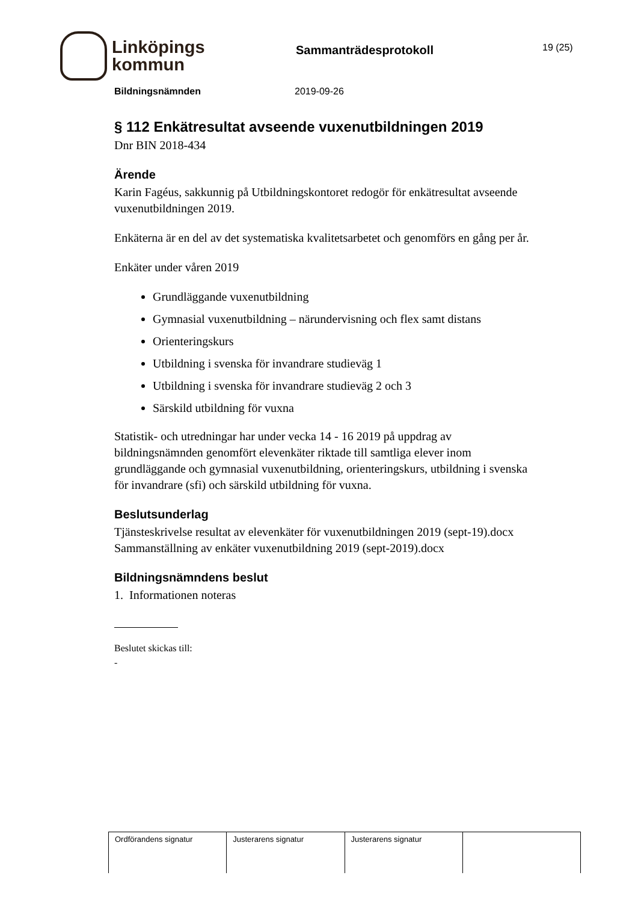Linköpings
kommun
Sammanträdesprotokoll
19 (25)
Bildningsnämnden 2019-09-26
§ 112 Enkätresultat avseende vuxenutbildningen 2019
Dnr BIN 2018-434
Ärende
Karin Fagéus, sakkunnig på Utbildningskontoret redogör för enkätresultat avseende vuxenutbildningen 2019.
Enkäterna är en del av det systematiska kvalitetsarbetet och genomförs en gång per år.
Enkäter under våren 2019
Grundläggande vuxenutbildning
Gymnasial vuxenutbildning – närundervisning och flex samt distans
Orienteringskurs
Utbildning i svenska för invandrare studieväg 1
Utbildning i svenska för invandrare studieväg 2 och 3
Särskild utbildning för vuxna
Statistik- och utredningar har under vecka 14 - 16 2019 på uppdrag av bildningsnämnden genomfört elevenkäter riktade till samtliga elever inom grundläggande och gymnasial vuxenutbildning, orienteringskurs, utbildning i svenska för invandrare (sfi) och särskild utbildning för vuxna.
Beslutsunderlag
Tjänsteskrivelse resultat av elevenkäter för vuxenutbildningen 2019 (sept-19).docx
Sammanställning av enkäter vuxenutbildning 2019 (sept-2019).docx
Bildningsnämndens beslut
1. Informationen noteras
Beslutet skickas till:
-
| Ordförandens signatur | Justerarens signatur | Justerarens signatur | |